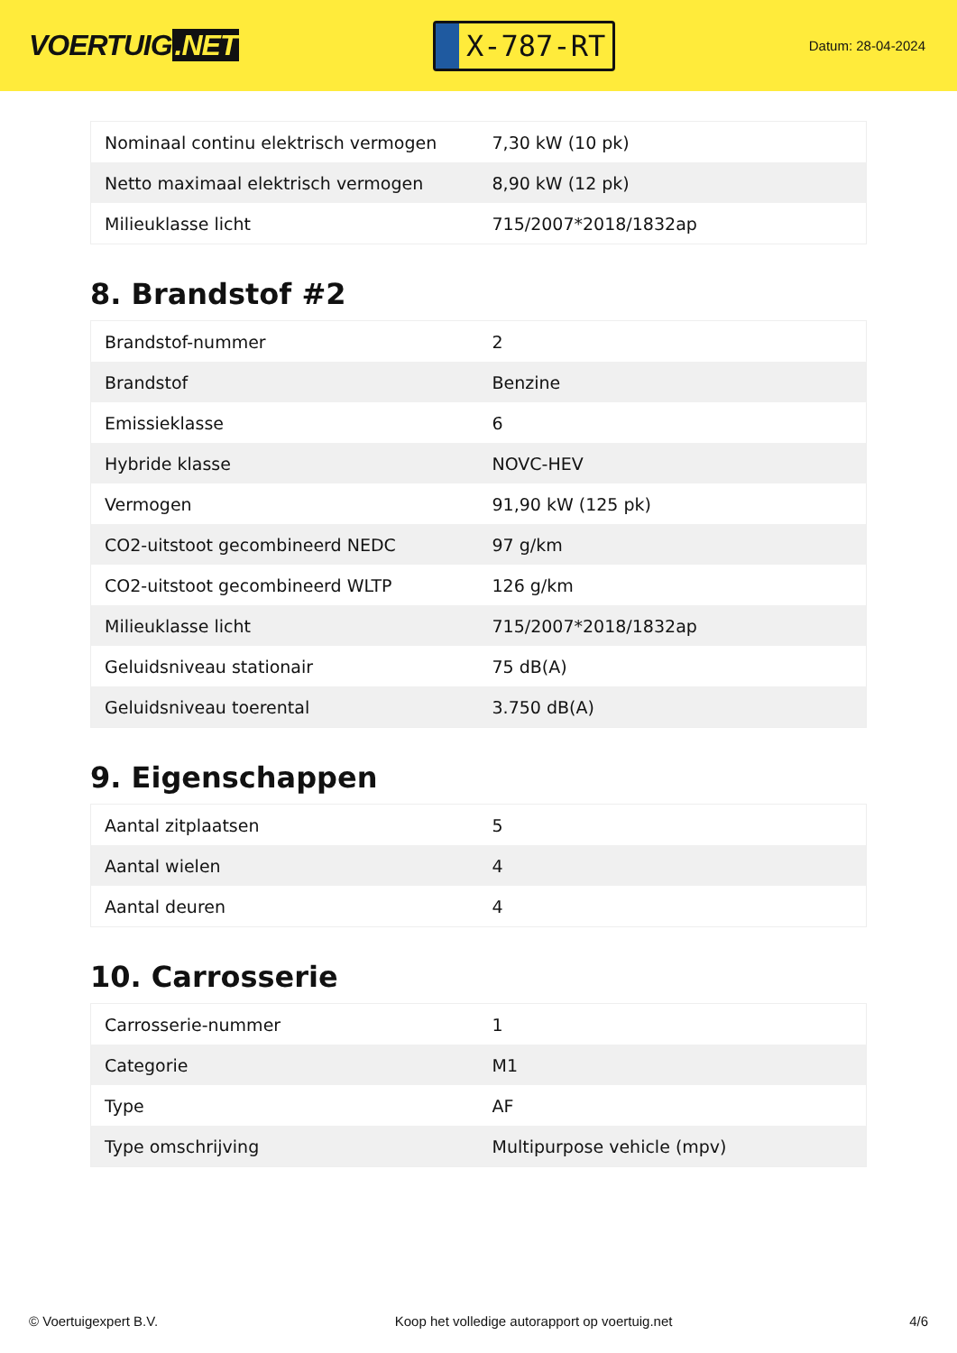VOERTUIG.NET
X-787-RT
Datum: 28-04-2024
| Nominaal continu elektrisch vermogen | 7,30 kW (10 pk) |
| Netto maximaal elektrisch vermogen | 8,90 kW (12 pk) |
| Milieuklasse licht | 715/2007*2018/1832ap |
8. Brandstof #2
| Brandstof-nummer | 2 |
| Brandstof | Benzine |
| Emissieklasse | 6 |
| Hybride klasse | NOVC-HEV |
| Vermogen | 91,90 kW (125 pk) |
| CO2-uitstoot gecombineerd NEDC | 97 g/km |
| CO2-uitstoot gecombineerd WLTP | 126 g/km |
| Milieuklasse licht | 715/2007*2018/1832ap |
| Geluidsniveau stationair | 75 dB(A) |
| Geluidsniveau toerental | 3.750 dB(A) |
9. Eigenschappen
| Aantal zitplaatsen | 5 |
| Aantal wielen | 4 |
| Aantal deuren | 4 |
10. Carrosserie
| Carrosserie-nummer | 1 |
| Categorie | M1 |
| Type | AF |
| Type omschrijving | Multipurpose vehicle (mpv) |
© Voertuigexpert B.V. Koop het volledige autorapport op voertuig.net 4/6